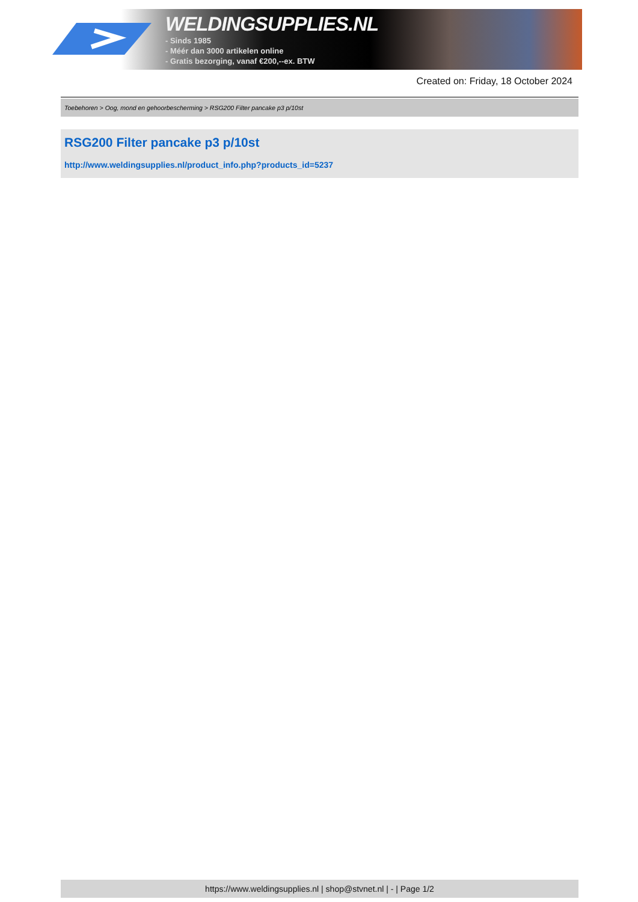WELDINGSUPPLIES.NL
- Sinds 1985
- Méér dan 3000 artikelen online
- Gratis bezorging, vanaf €200,--ex. BTW
Created on: Friday, 18 October 2024
Toebehoren > Oog, mond en gehoorbescherming > RSG200 Filter pancake p3 p/10st
RSG200 Filter pancake p3 p/10st
http://www.weldingsupplies.nl/product_info.php?products_id=5237
https://www.weldingsupplies.nl | shop@stvnet.nl | - | Page 1/2